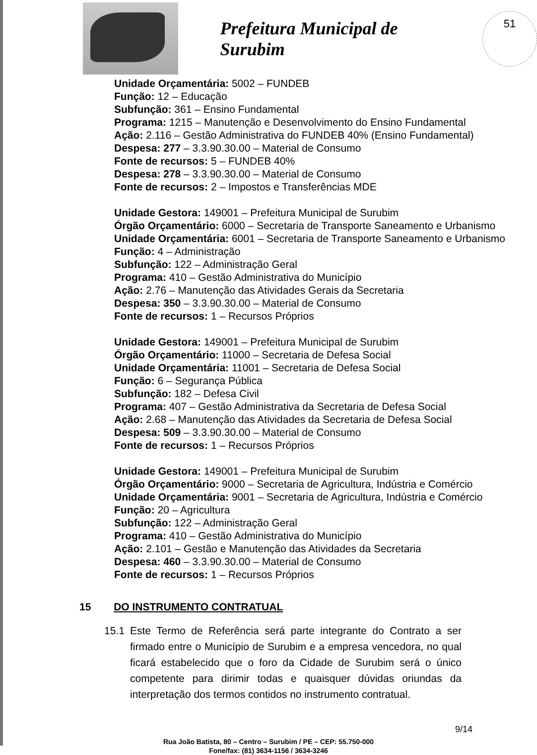Prefeitura Municipal de Surubim
51
Unidade Orçamentária: 5002 – FUNDEB
Função: 12 – Educação
Subfunção: 361 – Ensino Fundamental
Programa: 1215 – Manutenção e Desenvolvimento do Ensino Fundamental
Ação: 2.116 – Gestão Administrativa do FUNDEB 40% (Ensino Fundamental)
Despesa: 277 – 3.3.90.30.00 – Material de Consumo
Fonte de recursos: 5 – FUNDEB 40%
Despesa: 278 – 3.3.90.30.00 – Material de Consumo
Fonte de recursos: 2 – Impostos e Transferências MDE
Unidade Gestora: 149001 – Prefeitura Municipal de Surubim
Órgão Orçamentário: 6000 – Secretaria de Transporte Saneamento e Urbanismo
Unidade Orçamentária: 6001 – Secretaria de Transporte Saneamento e Urbanismo
Função: 4 – Administração
Subfunção: 122 – Administração Geral
Programa: 410 – Gestão Administrativa do Município
Ação: 2.76 – Manutenção das Atividades Gerais da Secretaria
Despesa: 350 – 3.3.90.30.00 – Material de Consumo
Fonte de recursos: 1 – Recursos Próprios
Unidade Gestora: 149001 – Prefeitura Municipal de Surubim
Órgão Orçamentário: 11000 – Secretaria de Defesa Social
Unidade Orçamentária: 11001 – Secretaria de Defesa Social
Função: 6 – Segurança Pública
Subfunção: 182 – Defesa Civil
Programa: 407 – Gestão Administrativa da Secretaria de Defesa Social
Ação: 2.68 – Manutenção das Atividades da Secretaria de Defesa Social
Despesa: 509 – 3.3.90.30.00 – Material de Consumo
Fonte de recursos: 1 – Recursos Próprios
Unidade Gestora: 149001 – Prefeitura Municipal de Surubim
Órgão Orçamentário: 9000 – Secretaria de Agricultura, Indústria e Comércio
Unidade Orçamentária: 9001 – Secretaria de Agricultura, Indústria e Comércio
Função: 20 – Agricultura
Subfunção: 122 – Administração Geral
Programa: 410 – Gestão Administrativa do Município
Ação: 2.101 – Gestão e Manutenção das Atividades da Secretaria
Despesa: 460 – 3.3.90.30.00 – Material de Consumo
Fonte de recursos: 1 – Recursos Próprios
15 DO INSTRUMENTO CONTRATUAL
15.1 Este Termo de Referência será parte integrante do Contrato a ser firmado entre o Município de Surubim e a empresa vencedora, no qual ficará estabelecido que o foro da Cidade de Surubim será o único competente para dirimir todas e quaisquer dúvidas oriundas da interpretação dos termos contidos no instrumento contratual.
Rua João Batista, 80 – Centro – Surubim / PE – CEP: 55.750-000
Fone/fax: (81) 3634-1156 / 3634-3246
9/14